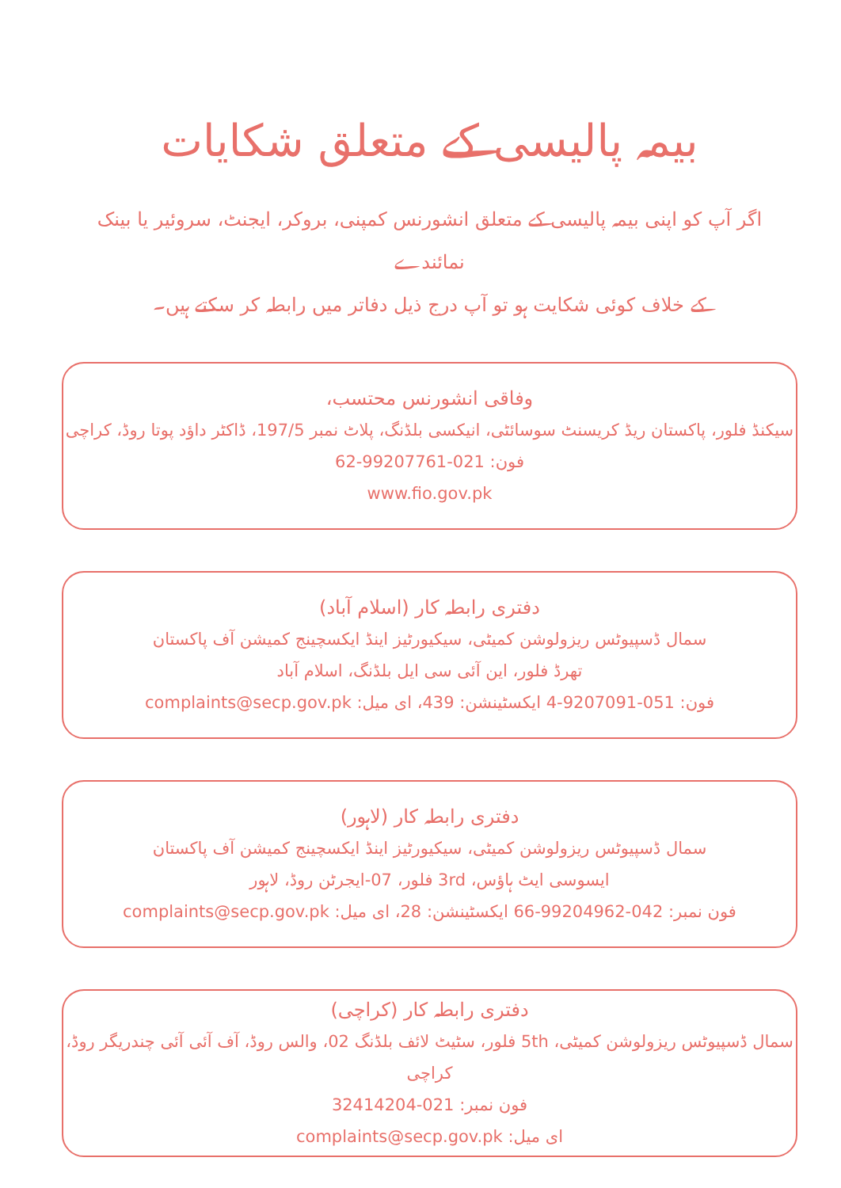بیمہ پالیسی کے متعلق شکایات
اگر آپ کو اپنی بیمہ پالیسی کے متعلق انشورنس کمپنی، بروکر، ایجنٹ، سروئیر یا بینک نمائندے
کے خلاف کوئی شکایت ہو تو آپ درج ذیل دفاتر میں رابطہ کر سکتے ہیں۔
وفاقی انشورنس محتسب،
سیکنڈ فلور، پاکستان ریڈ کریسنٹ سوسائٹی، انیکسی بلڈنگ، پلاٹ نمبر 197/5، ڈاکٹر داؤد پوتا روڈ، کراچی
فون: 021-99207761-62
www.fio.gov.pk
دفتری رابطہ کار (اسلام آباد)
سمال ڈسپیوٹس ریزولوشن کمیٹی، سیکیورٹیز اینڈ ایکسچینج کمیشن آف پاکستان
تھرڈ فلور، این آئی سی ایل بلڈنگ، اسلام آباد
فون: 051-9207091-4 ایکسٹینشن: 439، ای میل: complaints@secp.gov.pk
دفتری رابطہ کار (لاہور)
سمال ڈسپیوٹس ریزولوشن کمیٹی، سیکیورٹیز اینڈ ایکسچینج کمیشن آف پاکستان
ایسوسی ایٹ ہاؤس، 3rd فلور، 07-ایجرٹن روڈ، لاہور
فون نمبر: 042-99204962-66 ایکسٹینشن: 28، ای میل: complaints@secp.gov.pk
دفتری رابطہ کار (کراچی)
سمال ڈسپیوٹس ریزولوشن کمیٹی، 5th فلور، سٹیٹ لائف بلڈنگ 02، والس روڈ، آف آئی آئی چندریگر روڈ، کراچی
فون نمبر: 021-32414204
ای میل: complaints@secp.gov.pk